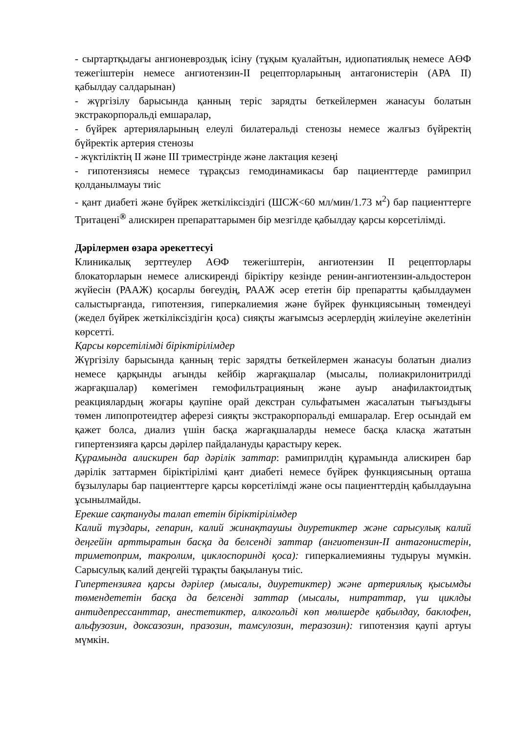- сыртартқыдағы ангионевроздық ісіну (тұқым қуалайтын, идиопатиялық немесе АӨФ тежегіштерін немесе ангиотензин-II рецепторларының антагонистерін (АРА II) қабылдау салдарынан)
- жүргізілу барысында қанның теріс зарядты беткейлермен жанасуы болатын экстракорпоральді емшаралар,
- бүйрек артерияларының елеулі билатеральді стенозы немесе жалғыз бүйректің бүйректік артерия стенозы
- жүктіліктің II және III триместрінде және лактация кезеңі
- гипотензиясы немесе тұрақсыз гемодинамикасы бар пациенттерде рамиприл қолданылмауы тиіс
- қант диабеті және бүйрек жеткіліксіздігі (ШСЖ<60 мл/мин/1.73 м<sup>2</sup>) бар пациенттерге Тритацені<sup>®</sup> алискирен препараттарымен бір мезгілде қабылдау қарсы көрсетілімді.
Дәрілермен өзара әрекеттесуі
Клиникалық зерттеулер АӨФ тежегіштерін, ангиотензин II рецепторлары блокаторларын немесе алискиренді біріктіру кезінде ренин-ангиотензин-альдостерон жүйесін (РААЖ) қосарлы бөгеудің, РААЖ әсер ететін бір препаратты қабылдаумен салыстырғанда, гипотензия, гиперкалиемия және бүйрек функциясының төмендеуі (жедел бүйрек жеткіліксіздігін қоса) сияқты жағымсыз әсерлердің жиілеуіне әкелетінін көрсетті.
Қарсы көрсетілімді біріктірілімдер
Жүргізілу барысында қанның теріс зарядты беткейлермен жанасуы болатын диализ немесе қарқынды ағынды кейбір жарғақшалар (мысалы, полиакрилонитрилді жарғақшалар) көмегімен гемофильтрацияның және ауыр анафилактоидтық реакциялардың жоғары қаупіне орай декстран сульфатымен жасалатын тығыздығы төмен липопротеидтер аферезі сияқты экстракорпоральді емшаралар. Егер осындай ем қажет болса, диализ үшін басқа жарғақшаларды немесе басқа класқа жататын гипертензияға қарсы дәрілер пайдалануды қарастыру керек.
Құрамында алискирен бар дәрілік заттар: рамиприлдің құрамында алискирен бар дәрілік заттармен біріктірілімі қант диабеті немесе бүйрек функциясының орташа бұзылулары бар пациенттерге қарсы көрсетілімді және осы пациенттердің қабылдауына ұсынылмайды.
Ерекше сақтануды талап ететін біріктірілімдер
Калий тұздары, гепарин, калий жинақтаушы диуретиктер және сарысулық калий деңгейін арттыратын басқа да белсенді заттар (ангиотензин-II антагонистерін, триметоприм, такролим, циклоспоринді қоса): гиперкалиемияны тудыруы мүмкін. Сарысулық калий деңгейі тұрақты бақылануы тиіс.
Гипертензияға қарсы дәрілер (мысалы, диуретиктер) және артериялық қысымды төмендететін басқа да белсенді заттар (мысалы, нитраттар, үш циклды антидепрессанттар, анестетиктер, алкогольді көп мөлшерде қабылдау, баклофен, альфузозин, доксазозин, празозин, тамсулозин, теразозин): гипотензия қаупі артуы мүмкін.